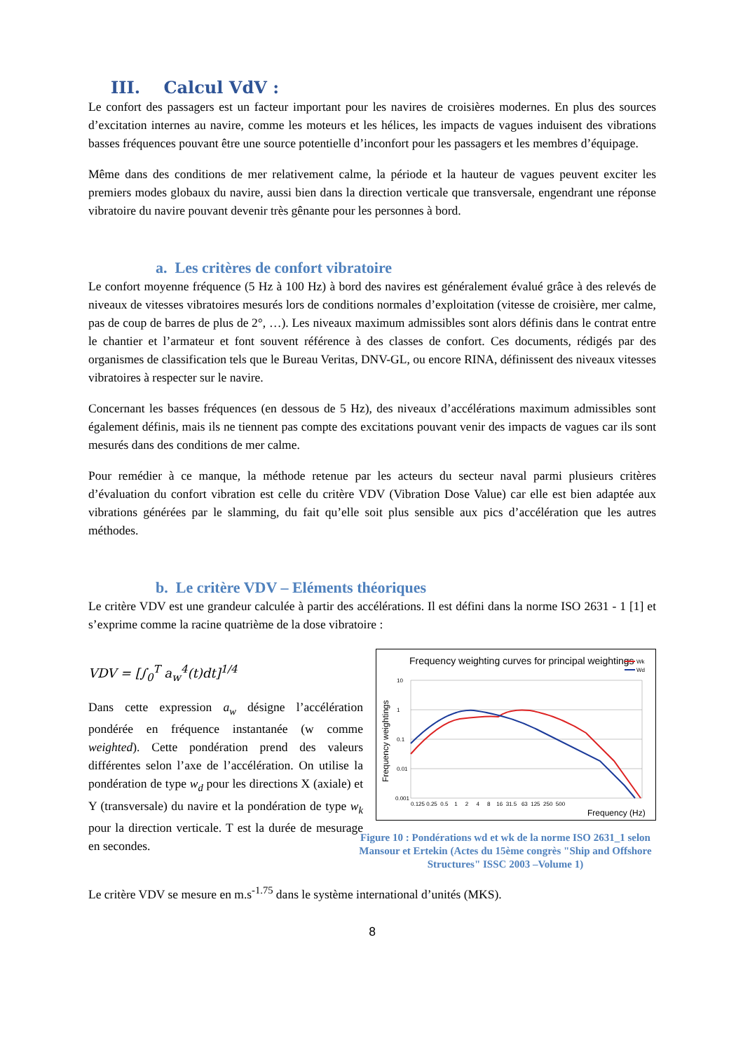III. Calcul VdV :
Le confort des passagers est un facteur important pour les navires de croisières modernes. En plus des sources d’excitation internes au navire, comme les moteurs et les hélices, les impacts de vagues induisent des vibrations basses fréquences pouvant être une source potentielle d’inconfort pour les passagers et les membres d’équipage.
Même dans des conditions de mer relativement calme, la période et la hauteur de vagues peuvent exciter les premiers modes globaux du navire, aussi bien dans la direction verticale que transversale, engendrant une réponse vibratoire du navire pouvant devenir très gênante pour les personnes à bord.
a. Les critères de confort vibratoire
Le confort moyenne fréquence (5 Hz à 100 Hz) à bord des navires est généralement évalué grâce à des relevés de niveaux de vitesses vibratoires mesurés lors de conditions normales d’exploitation (vitesse de croisière, mer calme, pas de coup de barres de plus de 2°, …). Les niveaux maximum admissibles sont alors définis dans le contrat entre le chantier et l’armateur et font souvent référence à des classes de confort. Ces documents, rédigés par des organismes de classification tels que le Bureau Veritas, DNV-GL, ou encore RINA, définissent des niveaux vitesses vibratoires à respecter sur le navire.
Concernant les basses fréquences (en dessous de 5 Hz), des niveaux d’accélérations maximum admissibles sont également définis, mais ils ne tiennent pas compte des excitations pouvant venir des impacts de vagues car ils sont mesurés dans des conditions de mer calme.
Pour remédier à ce manque, la méthode retenue par les acteurs du secteur naval parmi plusieurs critères d’évaluation du confort vibration est celle du critère VDV (Vibration Dose Value) car elle est bien adaptée aux vibrations générées par le slamming, du fait qu’elle soit plus sensible aux pics d’accélération que les autres méthodes.
b. Le critère VDV – Eléments théoriques
Le critère VDV est une grandeur calculée à partir des accélérations. Il est défini dans la norme ISO 2631 - 1 [1] et s’exprime comme la racine quatrième de la dose vibratoire :
VDV = [∫<sub>0</sub><sup>T</sup> a<sub>w</sub><sup>4</sup>(t)dt]<sup>1/4</sup>
Dans cette expression a<sub>w</sub> désigne l’accélération pondérée en fréquence instantanée (w comme weighted). Cette pondération prend des valeurs différentes selon l’axe de l’accélération. On utilise la pondération de type w<sub>d</sub> pour les directions X (axiale) et Y (transversale) du navire et la pondération de type w<sub>k</sub> pour la direction verticale. T est la durée de mesurage en secondes.
Frequency weighting curves for principal weightings
Wk
Wd
Frequency weightings
10
1
0.1
0.01
0.001
0.125 0.25 0.5 1 2 4 8 16 31.5 63 125 250 500
Frequency (Hz)
Figure 10 : Pondérations wd et wk de la norme ISO 2631_1 selon Mansour et Ertekin (Actes du 15ème congrès "Ship and Offshore Structures" ISSC 2003 –Volume 1)
Le critère VDV se mesure en m.s<sup>-1.75</sup> dans le système international d’unités (MKS).
8